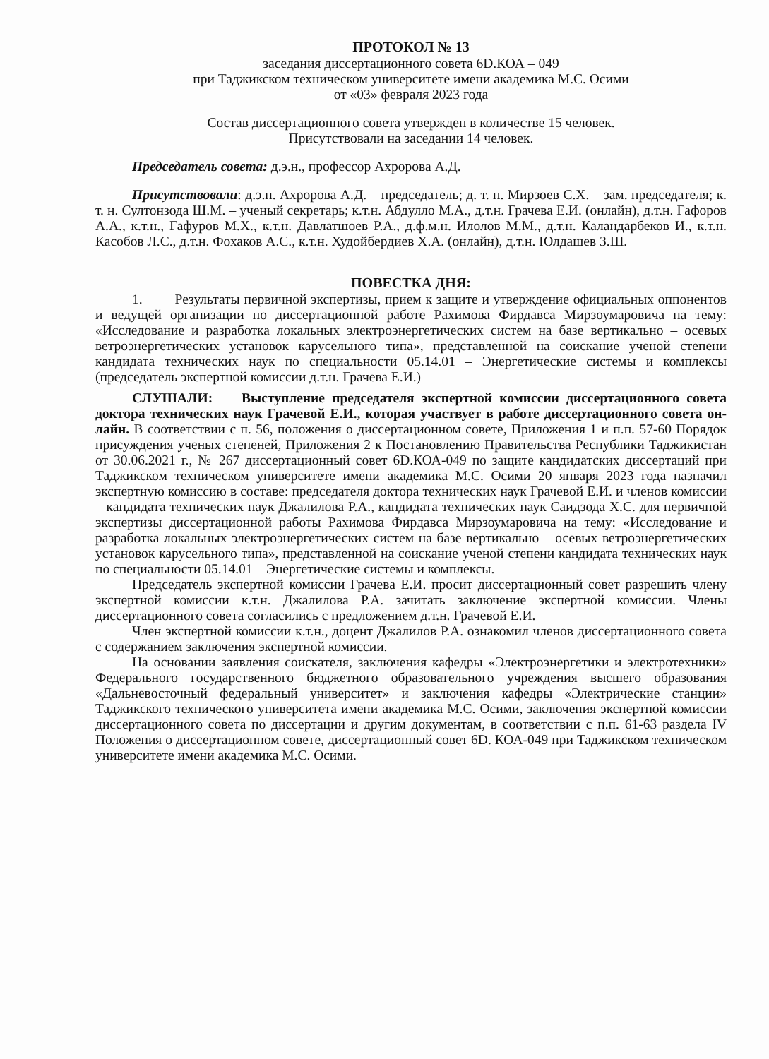ПРОТОКОЛ № 13
заседания диссертационного совета 6D.КОА – 049
при Таджикском техническом университете имени академика М.С. Осими
от «03» февраля 2023 года
Состав диссертационного совета утвержден в количестве 15 человек.
Присутствовали на заседании 14 человек.
Председатель совета: д.э.н., профессор Ахророва А.Д.
Присутствовали: д.э.н. Ахророва А.Д. – председатель; д. т. н. Мирзоев С.Х. – зам. председателя; к. т. н. Султонзода Ш.М. – ученый секретарь; к.т.н. Абдулло М.А., д.т.н. Грачева Е.И. (онлайн), д.т.н. Гафоров А.А., к.т.н., Гафуров М.Х., к.т.н. Давлатшоев Р.А., д.ф.м.н. Илолов М.М., д.т.н. Каландарбеков И., к.т.н. Касобов Л.С., д.т.н. Фохаков А.С., к.т.н. Худойбердиев Х.А. (онлайн), д.т.н. Юлдашев З.Ш.
ПОВЕСТКА ДНЯ:
1. Результаты первичной экспертизы, прием к защите и утверждение официальных оппонентов и ведущей организации по диссертационной работе Рахимова Фирдавса Мирзоумаровича на тему: «Исследование и разработка локальных электроэнергетических систем на базе вертикально – осевых ветроэнергетических установок карусельного типа», представленной на соискание ученой степени кандидата технических наук по специальности 05.14.01 – Энергетические системы и комплексы (председатель экспертной комиссии д.т.н. Грачева Е.И.)
СЛУШАЛИ: Выступление председателя экспертной комиссии диссертационного совета доктора технических наук Грачевой Е.И., которая участвует в работе диссертационного совета он-лайн. В соответствии с п. 56, положения о диссертационном совете, Приложения 1 и п.п. 57-60 Порядок присуждения ученых степеней, Приложения 2 к Постановлению Правительства Республики Таджикистан от 30.06.2021 г., № 267 диссертационный совет 6D.КОА-049 по защите кандидатских диссертаций при Таджикском техническом университете имени академика М.С. Осими 20 января 2023 года назначил экспертную комиссию в составе: председателя доктора технических наук Грачевой Е.И. и членов комиссии – кандидата технических наук Джалилова Р.А., кандидата технических наук Саидзода Х.С. для первичной экспертизы диссертационной работы Рахимова Фирдавса Мирзоумаровича на тему: «Исследование и разработка локальных электроэнергетических систем на базе вертикально – осевых ветроэнергетических установок карусельного типа», представленной на соискание ученой степени кандидата технических наук по специальности 05.14.01 – Энергетические системы и комплексы.
Председатель экспертной комиссии Грачева Е.И. просит диссертационный совет разрешить члену экспертной комиссии к.т.н. Джалилова Р.А. зачитать заключение экспертной комиссии. Члены диссертационного совета согласились с предложением д.т.н. Грачевой Е.И.
Член экспертной комиссии к.т.н., доцент Джалилов Р.А. ознакомил членов диссертационного совета с содержанием заключения экспертной комиссии.
На основании заявления соискателя, заключения кафедры «Электроэнергетики и электротехники» Федерального государственного бюджетного образовательного учреждения высшего образования «Дальневосточный федеральный университет» и заключения кафедры «Электрические станции» Таджикского технического университета имени академика М.С. Осими, заключения экспертной комиссии диссертационного совета по диссертации и другим документам, в соответствии с п.п. 61-63 раздела IV Положения о диссертационном совете, диссертационный совет 6D. КОА-049 при Таджикском техническом университете имени академика М.С. Осими.